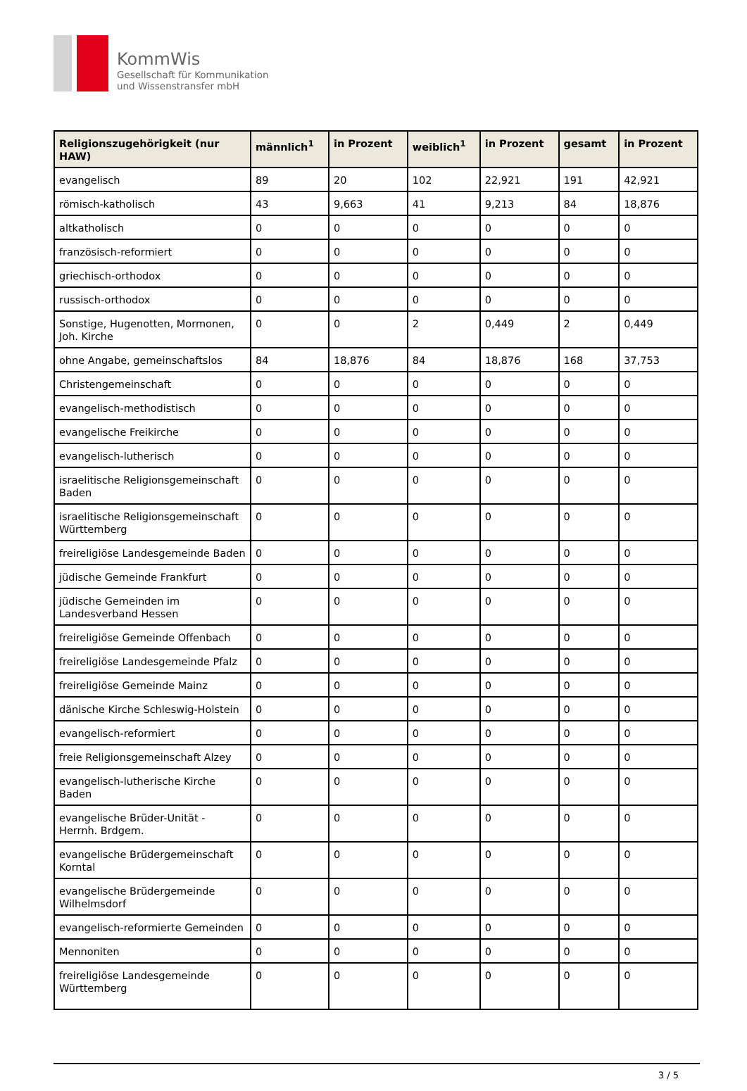KommWis
Gesellschaft für Kommunikation
und Wissenstransfer mbH
| Religionszugehörigkeit (nur HAW) | männlich<sup>1</sup> | in Prozent | weiblich<sup>1</sup> | in Prozent | gesamt | in Prozent |
| --- | --- | --- | --- | --- | --- | --- |
| evangelisch | 89 | 20 | 102 | 22,921 | 191 | 42,921 |
| römisch-katholisch | 43 | 9,663 | 41 | 9,213 | 84 | 18,876 |
| altkatholisch | 0 | 0 | 0 | 0 | 0 | 0 |
| französisch-reformiert | 0 | 0 | 0 | 0 | 0 | 0 |
| griechisch-orthodox | 0 | 0 | 0 | 0 | 0 | 0 |
| russisch-orthodox | 0 | 0 | 0 | 0 | 0 | 0 |
| Sonstige, Hugenotten, Mormonen, Joh. Kirche | 0 | 0 | 2 | 0,449 | 2 | 0,449 |
| ohne Angabe, gemeinschaftslos | 84 | 18,876 | 84 | 18,876 | 168 | 37,753 |
| Christengemeinschaft | 0 | 0 | 0 | 0 | 0 | 0 |
| evangelisch-methodistisch | 0 | 0 | 0 | 0 | 0 | 0 |
| evangelische Freikirche | 0 | 0 | 0 | 0 | 0 | 0 |
| evangelisch-lutherisch | 0 | 0 | 0 | 0 | 0 | 0 |
| israelitische Religionsgemeinschaft Baden | 0 | 0 | 0 | 0 | 0 | 0 |
| israelitische Religionsgemeinschaft Württemberg | 0 | 0 | 0 | 0 | 0 | 0 |
| freireligiöse Landesgemeinde Baden | 0 | 0 | 0 | 0 | 0 | 0 |
| jüdische Gemeinde Frankfurt | 0 | 0 | 0 | 0 | 0 | 0 |
| jüdische Gemeinden im Landesverband Hessen | 0 | 0 | 0 | 0 | 0 | 0 |
| freireligiöse Gemeinde Offenbach | 0 | 0 | 0 | 0 | 0 | 0 |
| freireligiöse Landesgemeinde Pfalz | 0 | 0 | 0 | 0 | 0 | 0 |
| freireligiöse Gemeinde Mainz | 0 | 0 | 0 | 0 | 0 | 0 |
| dänische Kirche Schleswig-Holstein | 0 | 0 | 0 | 0 | 0 | 0 |
| evangelisch-reformiert | 0 | 0 | 0 | 0 | 0 | 0 |
| freie Religionsgemeinschaft Alzey | 0 | 0 | 0 | 0 | 0 | 0 |
| evangelisch-lutherische Kirche Baden | 0 | 0 | 0 | 0 | 0 | 0 |
| evangelische Brüder-Unität - Herrnh. Brdgem. | 0 | 0 | 0 | 0 | 0 | 0 |
| evangelische Brüdergemeinschaft Korntal | 0 | 0 | 0 | 0 | 0 | 0 |
| evangelische Brüdergemeinde Wilhelmsdorf | 0 | 0 | 0 | 0 | 0 | 0 |
| evangelisch-reformierte Gemeinden | 0 | 0 | 0 | 0 | 0 | 0 |
| Mennoniten | 0 | 0 | 0 | 0 | 0 | 0 |
| freireligiöse Landesgemeinde Württemberg | 0 | 0 | 0 | 0 | 0 | 0 |
3 / 5